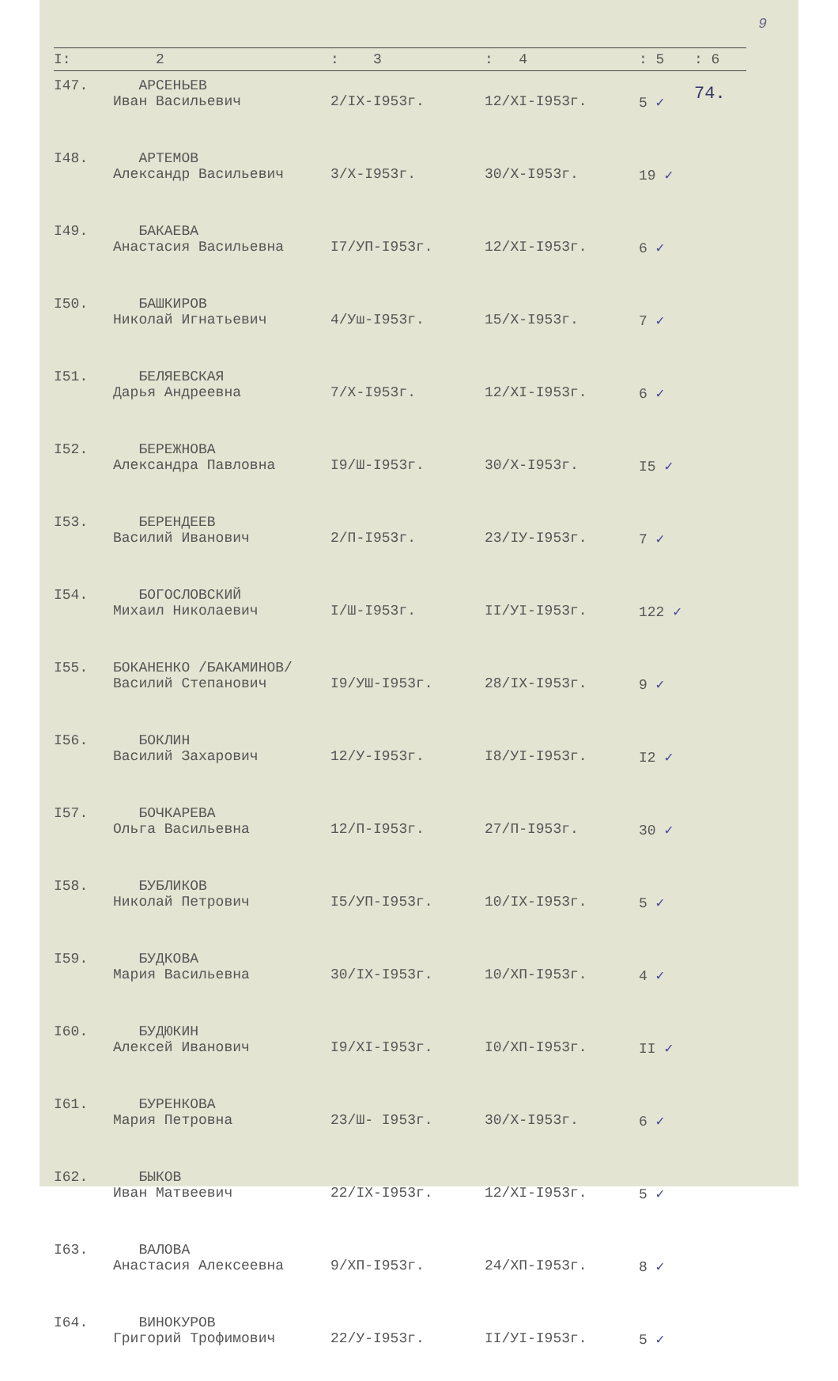9
| I: | 2 | : 3 | : 4 | : 5 | : 6 |
| --- | --- | --- | --- | --- | --- |
| I47. | АРСЕНЬЕВ Иван Васильевич | 2/IX-I953г. | 12/XI-I953г. | 5 ✓ | 74. |
| I48. | АРТЕМОВ Александр Васильевич | 3/X-I953г. | 30/X-I953г. | 19 ✓ | |
| I49. | БАКАЕВА Анастасия Васильевна | I7/УП-I953г. | 12/XI-I953г. | 6 ✓ | |
| I50. | БАШКИРОВ Николай Игнатьевич | 4/Уш-I953г. | 15/X-I953г. | 7 ✓ | |
| I51. | БЕЛЯЕВСКАЯ Дарья Андреевна | 7/X-I953г. | 12/XI-I953г. | 6 ✓ | |
| I52. | БЕРЕЖНОВА Александра Павловна | I9/Ш-I953г. | 30/X-I953г. | I5 ✓ | |
| I53. | БЕРЕНДЕЕВ Василий Иванович | 2/П-I953г. | 23/IУ-I953г. | 7 ✓ | |
| I54. | БОГОСЛОВСКИЙ Михаил Николаевич | I/Ш-I953г. | II/УI-I953г. | 122 ✓ | |
| I55. | БОКАНЕНКО /БАКАМИНОВ/ Василий Степанович | I9/УШ-I953г. | 28/IX-I953г. | 9 ✓ | |
| I56. | БОКЛИН Василий Захарович | 12/У-I953г. | I8/УI-I953г. | I2 ✓ | |
| I57. | БОЧКАРЕВА Ольга Васильевна | 12/П-I953г. | 27/П-I953г. | 30 ✓ | |
| I58. | БУБЛИКОВ Николай Петрович | I5/УП-I953г. | 10/IX-I953г. | 5 ✓ | |
| I59. | БУДКОВА Мария Васильевна | 30/IX-I953г. | 10/XП-I953г. | 4 ✓ | |
| I60. | БУДЮКИН Алексей Иванович | I9/XI-I953г. | I0/XП-I953г. | II ✓ | |
| I61. | БУРЕНКОВА Мария Петровна | 23/Ш- I953г. | 30/X-I953г. | 6 ✓ | |
| I62. | БЫКОВ Иван Матвеевич | 22/IX-I953г. | 12/XI-I953г. | 5 ✓ | |
| I63. | ВАЛОВА Анастасия Алексеевна | 9/XП-I953г. | 24/XП-I953г. | 8 ✓ | |
| I64. | ВИНОКУРОВ Григорий Трофимович | 22/У-I953г. | II/УI-I953г. | 5 ✓ | |